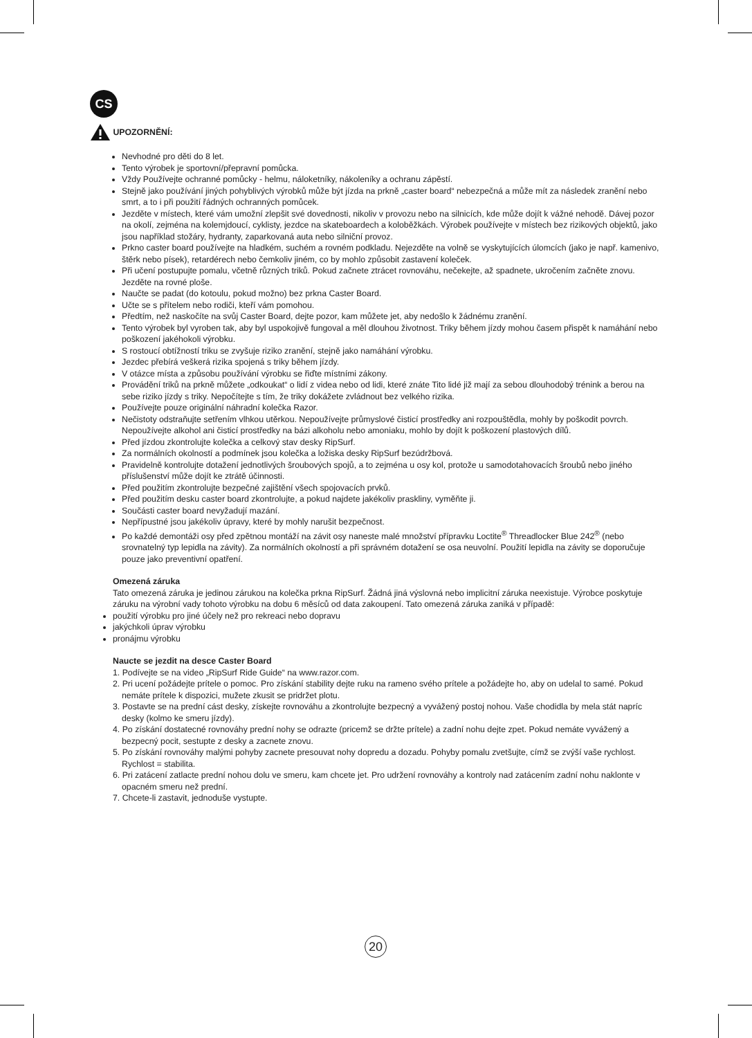CS
UPOZORNĚNÍ:
Nevhodné pro děti do 8 let.
Tento výrobek je sportovní/přepravní pomůcka.
Vždy Používejte ochranné pomůcky - helmu, náloketníky, nákoleníky a ochranu zápěstí.
Stejně jako používání jiných pohyblivých výrobků může být jízda na prkně „caster board“ nebezpečná a může mít za následek zranění nebo smrt, a to i při použití řádných ochranných pomůcek.
Jezděte v místech, které vám umožní zlepšit své dovednosti, nikoliv v provozu nebo na silnicích, kde může dojít k vážné nehodě. Dávej pozor na okolí, zejména na kolemjdoucí, cyklisty, jezdce na skateboardech a koloběžkách. Výrobek používejte v místech bez rizikových objektů, jako jsou například stožáry, hydranty, zaparkovaná auta nebo silniční provoz.
Prkno caster board používejte na hladkém, suchém a rovném podkladu. Nejezděte na volně se vyskytujících úlomcích (jako je např. kamenivo, štěrk nebo písek), retardérech nebo čemkoliv jiném, co by mohlo způsobit zastavení koleček.
Při učení postupujte pomalu, včetně různých triků. Pokud začnete ztrácet rovnováhu, nečekejte, až spadnete, ukročením začněte znovu. Jezděte na rovné ploše.
Naučte se padat (do kotoulu, pokud možno) bez prkna Caster Board.
Učte se s přítelem nebo rodiči, kteří vám pomohou.
Předtím, než naskočíte na svůj Caster Board, dejte pozor, kam můžete jet, aby nedošlo k žádnému zranění.
Tento výrobek byl vyroben tak, aby byl uspokojivě fungoval a měl dlouhou životnost. Triky během jízdy mohou časem přispět k namáhání nebo poškození jakéhokoli výrobku.
S rostoucí obtížností triku se zvyšuje riziko zranění, stejně jako namáhání výrobku.
Jezdec přebírá veškerá rizika spojená s triky během jízdy.
V otázce místa a způsobu používání výrobku se řiďte místními zákony.
Provádění triků na prkně můžete „odkoukat“ o lidí z videa nebo od lidi, které znáte Tito lidé již mají za sebou dlouhodobý trénink a berou na sebe riziko jízdy s triky. Nepočítejte s tím, že triky dokážete zvládnout bez velkého rizika.
Používejte pouze originální náhradní kolečka Razor.
Nečistoty odstraňujte setřením vlhkou utěrkou. Nepoužívejte průmyslové čisticí prostředky ani rozpouštědla, mohly by poškodit povrch. Nepoužívejte alkohol ani čisticí prostředky na bázi alkoholu nebo amoniaku, mohlo by dojít k poškození plastových dílů.
Před jízdou zkontrolujte kolečka a celkový stav desky RipSurf.
Za normálních okolností a podmínek jsou kolečka a ložiska desky RipSurf bezúdržbová.
Pravidelně kontrolujte dotažení jednotlivých šroubových spojů, a to zejména u osy kol, protože u samodotahovacích šroubů nebo jiného příslušenství může dojít ke ztrátě účinnosti.
Před použitím zkontrolujte bezpečné zajištění všech spojovacích prvků.
Před použitím desku caster board zkontrolujte, a pokud najdete jakékoliv praskliny, vyměňte ji.
Součásti caster board nevyžadují mazání.
Nepřípustné jsou jakékoliv úpravy, které by mohly narušit bezpečnost.
Po každé demontáži osy před zpětnou montáží na závit osy naneste malé množství přípravku Loctite<sup>®</sup> Threadlocker Blue 242<sup>®</sup> (nebo srovnatelný typ lepidla na závity). Za normálních okolností a při správném dotažení se osa neuvolní. Použití lepidla na závity se doporučuje pouze jako preventivní opatření.
Omezená záruka
Tato omezená záruka je jedinou zárukou na kolečka prkna RipSurf. Žádná jiná výslovná nebo implicitní záruka neexistuje. Výrobce poskytuje záruku na výrobní vady tohoto výrobku na dobu 6 měsíců od data zakoupení. Tato omezená záruka zaniká v případě:
použití výrobku pro jiné účely než pro rekreaci nebo dopravu
jakýchkoli úprav výrobku
pronájmu výrobku
Naucte se jezdit na desce Caster Board
1. Podívejte se na video „RipSurf Ride Guide“ na www.razor.com.
2. Pri ucení požádejte prítele o pomoc. Pro získání stability dejte ruku na rameno svého prítele a požádejte ho, aby on udelal to samé. Pokud nemáte prítele k dispozici, mužete zkusit se pridržet plotu.
3. Postavte se na prední cást desky, získejte rovnováhu a zkontrolujte bezpecný a vyvážený postoj nohou. Vaše chodidla by mela stát napríc desky (kolmo ke smeru jízdy).
4. Po získání dostatecné rovnováhy prední nohy se odrazte (pricemž se držte prítele) a zadní nohu dejte zpet. Pokud nemáte vyvážený a bezpecný pocit, sestupte z desky a zacnete znovu.
5. Po získání rovnováhy malými pohyby zacnete presouvat nohy dopredu a dozadu. Pohyby pomalu zvetšujte, címž se zvýší vaše rychlost. Rychlost = stabilita.
6. Pri zatácení zatlacte prední nohou dolu ve smeru, kam chcete jet. Pro udržení rovnováhy a kontroly nad zatácením zadní nohu naklonte v opacném smeru než prední.
7. Chcete-li zastavit, jednoduše vystupte.
20